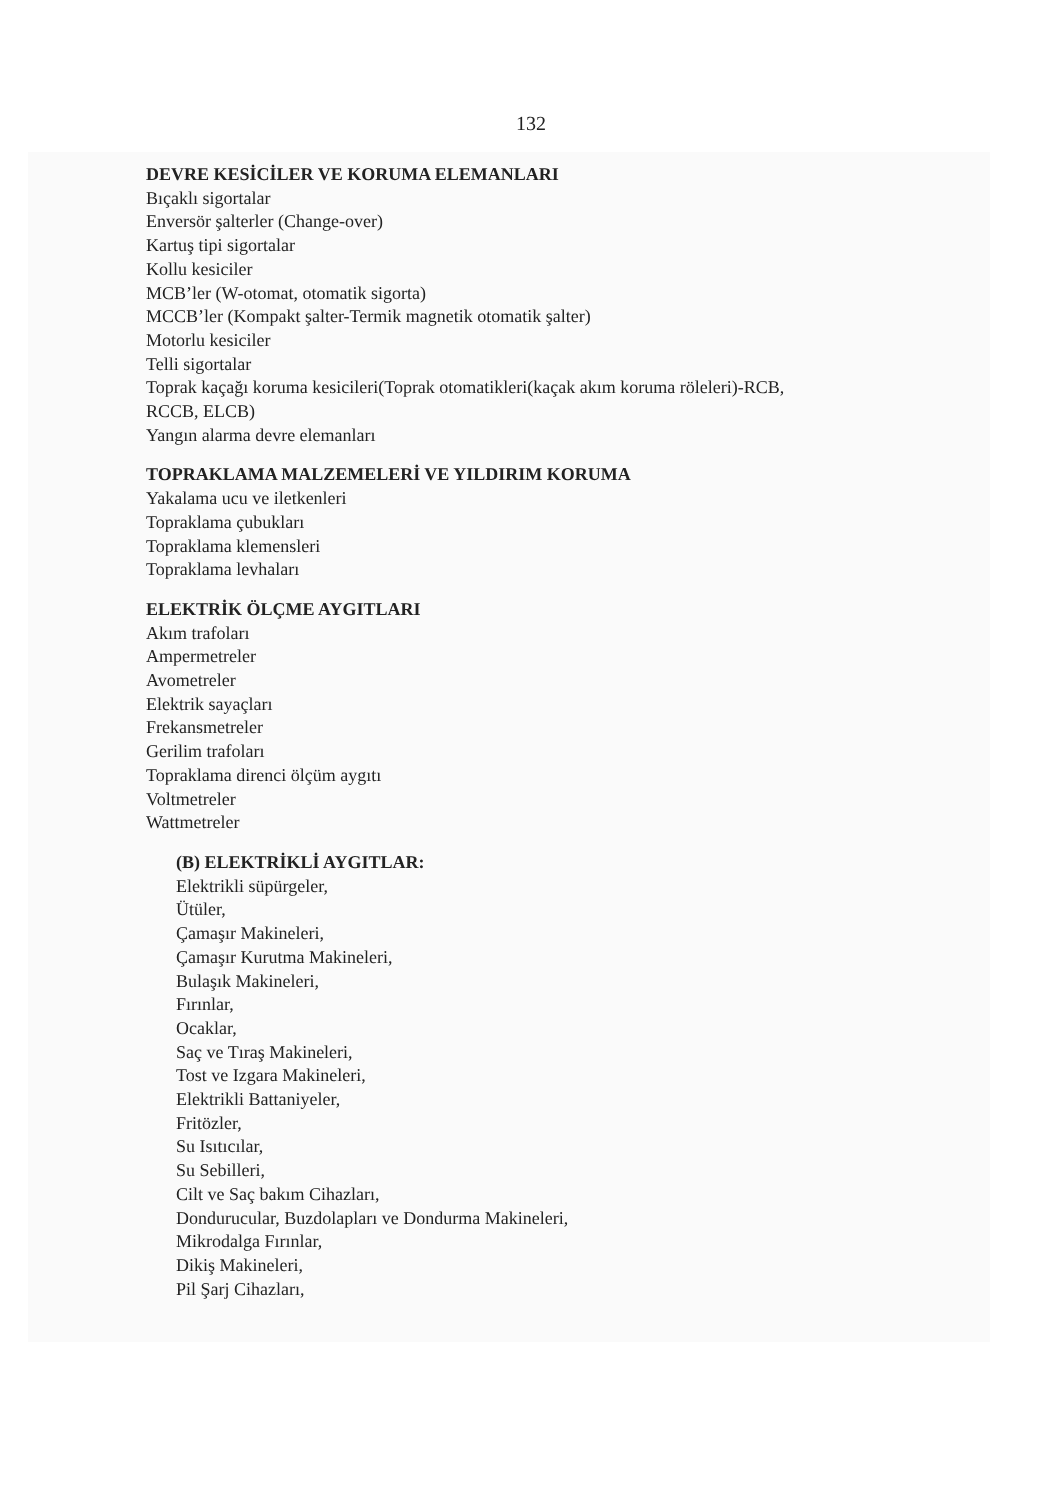132
DEVRE KESİCİLER VE KORUMA ELEMANLARI
Bıçaklı sigortalar
Enversör şalterler (Change-over)
Kartuş tipi sigortalar
Kollu kesiciler
MCB’ler (W-otomat, otomatik sigorta)
MCCB’ler (Kompakt şalter-Termik magnetik otomatik şalter)
Motorlu kesiciler
Telli sigortalar
Toprak kaçağı koruma kesicileri(Toprak otomatikleri(kaçak akım koruma röleleri)-RCB,
RCCB, ELCB)
Yangın alarma devre elemanları
TOPRAKLAMA MALZEMELERİ VE YILDIRIM KORUMA
Yakalama ucu ve iletkenleri
Topraklama çubukları
Topraklama klemensleri
Topraklama levhaları
ELEKTRİK ÖLÇME AYGITLARI
Akım trafoları
Ampermetreler
Avometreler
Elektrik sayaçları
Frekansmetreler
Gerilim trafoları
Topraklama direnci ölçüm aygıtı
Voltmetreler
Wattmetreler
(B) ELEKTRİKLİ AYGITLAR:
Elektrikli süpürgeler,
Ütüler,
Çamaşır Makineleri,
Çamaşır Kurutma Makineleri,
Bulaşık Makineleri,
Fırınlar,
Ocaklar,
Saç ve Tıraş Makineleri,
Tost ve Izgara Makineleri,
Elektrikli Battaniyeler,
Fritözler,
Su Isıtıcılar,
Su Sebilleri,
Cilt ve Saç bakım Cihazları,
Dondurucular, Buzdolapları ve Dondurma Makineleri,
Mikrodalga Fırınlar,
Dikiş Makineleri,
Pil Şarj Cihazları,